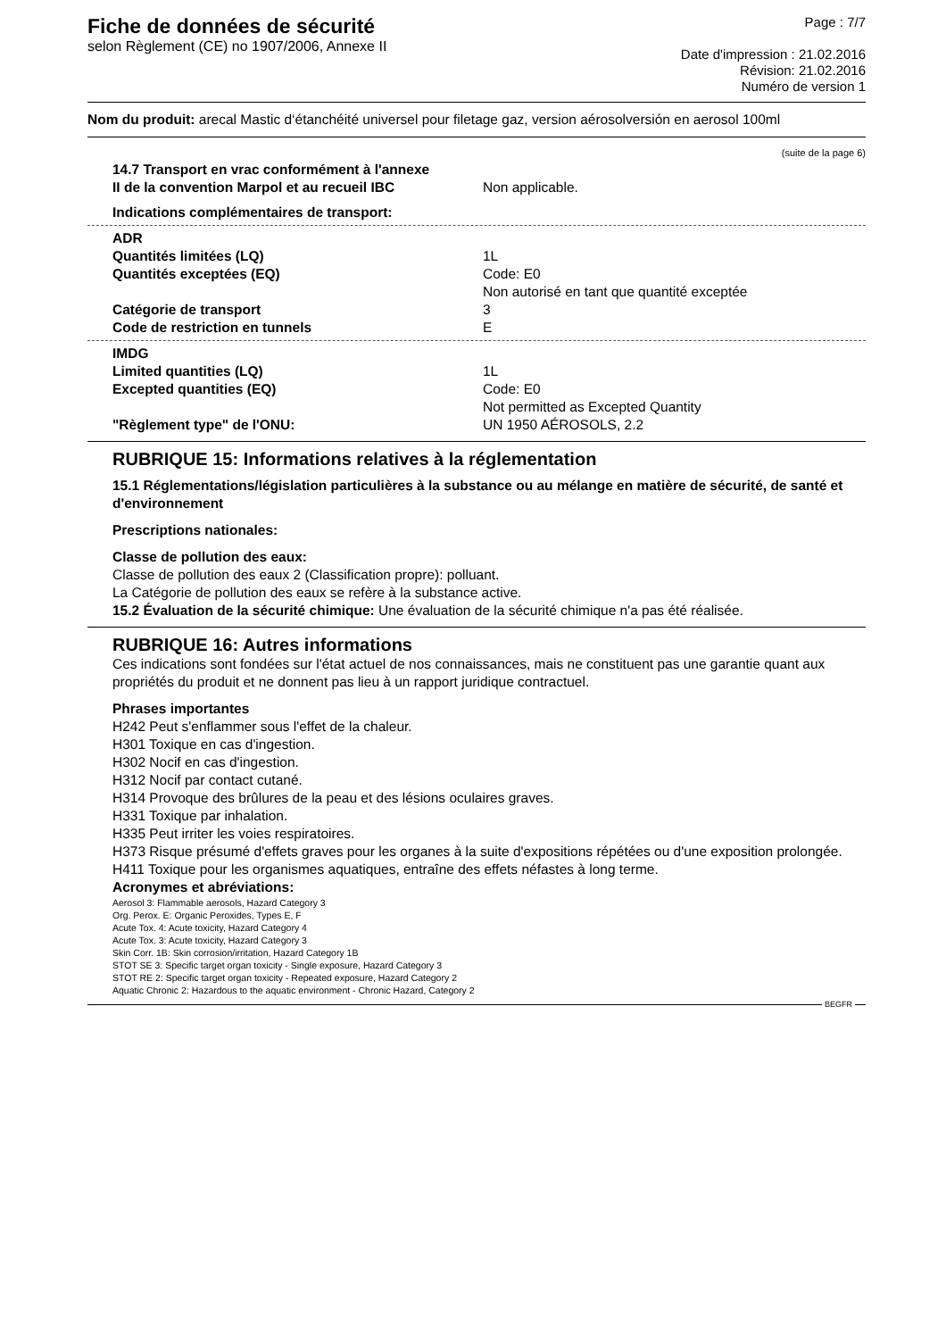Fiche de données de sécurité
selon Règlement (CE) no 1907/2006, Annexe II
Page : 7/7
Date d'impression : 21.02.2016
Révision: 21.02.2016
Numéro de version 1
Nom du produit: arecal Mastic d‘étanchéité universel pour filetage gaz, version aérosolversión en aerosol 100ml
(suite de la page 6)
14.7 Transport en vrac conformément à l'annexe
II de la convention Marpol et au recueil IBC
Non applicable.
Indications complémentaires de transport:
ADR
Quantités limitées (LQ) 1L
Quantités exceptées (EQ) Code: E0
Non autorisé en tant que quantité exceptée
Catégorie de transport 3
Code de restriction en tunnels E
IMDG
Limited quantities (LQ) 1L
Excepted quantities (EQ) Code: E0
Not permitted as Excepted Quantity
"Règlement type" de l'ONU: UN 1950 AÉROSOLS, 2.2
RUBRIQUE 15: Informations relatives à la réglementation
15.1 Réglementations/législation particulières à la substance ou au mélange en matière de sécurité, de santé et d'environnement
Prescriptions nationales:
Classe de pollution des eaux:
Classe de pollution des eaux 2 (Classification propre): polluant.
La Catégorie de pollution des eaux se refère à la substance active.
15.2 Évaluation de la sécurité chimique: Une évaluation de la sécurité chimique n'a pas été réalisée.
RUBRIQUE 16: Autres informations
Ces indications sont fondées sur l'état actuel de nos connaissances, mais ne constituent pas une garantie quant aux propriétés du produit et ne donnent pas lieu à un rapport juridique contractuel.
Phrases importantes
H242 Peut s'enflammer sous l'effet de la chaleur.
H301 Toxique en cas d'ingestion.
H302 Nocif en cas d'ingestion.
H312 Nocif par contact cutané.
H314 Provoque des brûlures de la peau et des lésions oculaires graves.
H331 Toxique par inhalation.
H335 Peut irriter les voies respiratoires.
H373 Risque présumé d'effets graves pour les organes à la suite d'expositions répétées ou d'une exposition prolongée.
H411 Toxique pour les organismes aquatiques, entraîne des effets néfastes à long terme.
Acronymes et abréviations:
Aerosol 3: Flammable aerosols, Hazard Category 3
Org. Perox. E: Organic Peroxides, Types E, F
Acute Tox. 4: Acute toxicity, Hazard Category 4
Acute Tox. 3: Acute toxicity, Hazard Category 3
Skin Corr. 1B: Skin corrosion/irritation, Hazard Category 1B
STOT SE 3: Specific target organ toxicity - Single exposure, Hazard Category 3
STOT RE 2: Specific target organ toxicity - Repeated exposure, Hazard Category 2
Aquatic Chronic 2: Hazardous to the aquatic environment - Chronic Hazard, Category 2
BEGFR